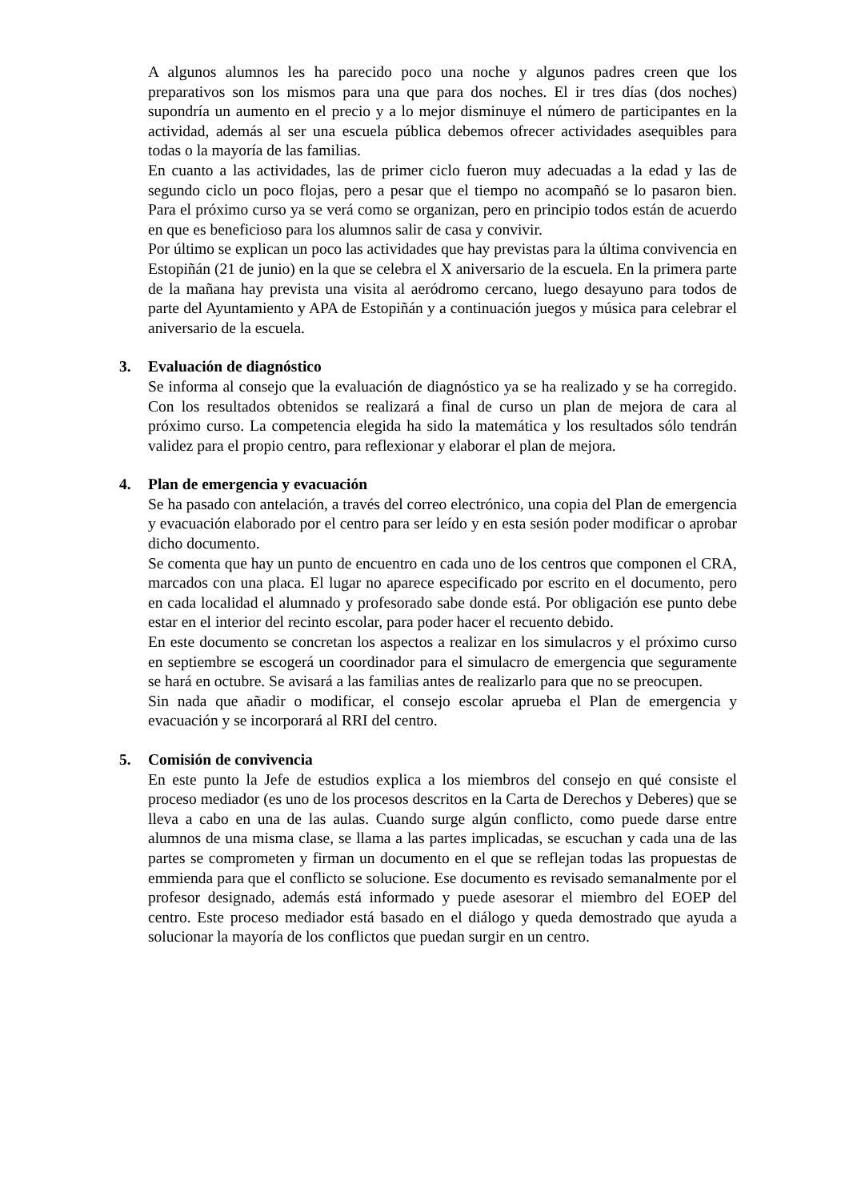A algunos alumnos les ha parecido poco una noche y algunos padres creen que los preparativos son los mismos para una que para dos noches. El ir tres días (dos noches) supondría un aumento en el precio y a lo mejor disminuye el número de participantes en la actividad, además al ser una escuela pública debemos ofrecer actividades asequibles para todas o la mayoría de las familias.
En cuanto a las actividades, las de primer ciclo fueron muy adecuadas a la edad y las de segundo ciclo un poco flojas, pero a pesar que el tiempo no acompañó se lo pasaron bien. Para el próximo curso ya se verá como se organizan, pero en principio todos están de acuerdo en que es beneficioso para los alumnos salir de casa y convivir.
Por último se explican un poco las actividades que hay previstas para la última convivencia en Estopiñán (21 de junio) en la que se celebra el X aniversario de la escuela. En la primera parte de la mañana hay prevista una visita al aeródromo cercano, luego desayuno para todos de parte del Ayuntamiento y APA de Estopiñán y a continuación juegos y música para celebrar el aniversario de la escuela.
3. Evaluación de diagnóstico
Se informa al consejo que la evaluación de diagnóstico ya se ha realizado y se ha corregido. Con los resultados obtenidos se realizará a final de curso un plan de mejora de cara al próximo curso. La competencia elegida ha sido la matemática y los resultados sólo tendrán validez para el propio centro, para reflexionar y elaborar el plan de mejora.
4. Plan de emergencia y evacuación
Se ha pasado con antelación, a través del correo electrónico, una copia del Plan de emergencia y evacuación elaborado por el centro para ser leído y en esta sesión poder modificar o aprobar dicho documento.
Se comenta que hay un punto de encuentro en cada uno de los centros que componen el CRA, marcados con una placa. El lugar no aparece especificado por escrito en el documento, pero en cada localidad el alumnado y profesorado sabe donde está. Por obligación ese punto debe estar en el interior del recinto escolar, para poder hacer el recuento debido.
En este documento se concretan los aspectos a realizar en los simulacros y el próximo curso en septiembre se escogerá un coordinador para el simulacro de emergencia que seguramente se hará en octubre. Se avisará a las familias antes de realizarlo para que no se preocupen.
Sin nada que añadir o modificar, el consejo escolar aprueba el Plan de emergencia y evacuación y se incorporará al RRI del centro.
5. Comisión de convivencia
En este punto la Jefe de estudios explica a los miembros del consejo en qué consiste el proceso mediador (es uno de los procesos descritos en la Carta de Derechos y Deberes) que se lleva a cabo en una de las aulas. Cuando surge algún conflicto, como puede darse entre alumnos de una misma clase, se llama a las partes implicadas, se escuchan y cada una de las partes se comprometen y firman un documento en el que se reflejan todas las propuestas de emmienda para que el conflicto se solucione. Ese documento es revisado semanalmente por el profesor designado, además está informado y puede asesorar el miembro del EOEP del centro. Este proceso mediador está basado en el diálogo y queda demostrado que ayuda a solucionar la mayoría de los conflictos que puedan surgir en un centro.